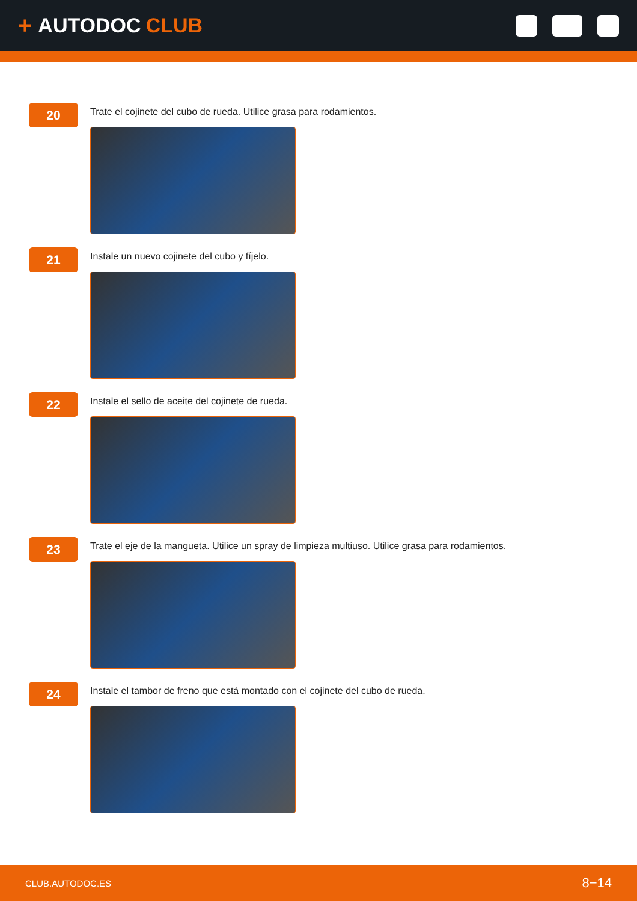+ AUTODOC CLUB
20
Trate el cojinete del cubo de rueda. Utilice grasa para rodamientos.
21
Instale un nuevo cojinete del cubo y fíjelo.
22
Instale el sello de aceite del cojinete de rueda.
23
Trate el eje de la mangueta. Utilice un spray de limpieza multiuso. Utilice grasa para rodamientos.
24
Instale el tambor de freno que está montado con el cojinete del cubo de rueda.
CLUB.AUTODOC.ES 8−14